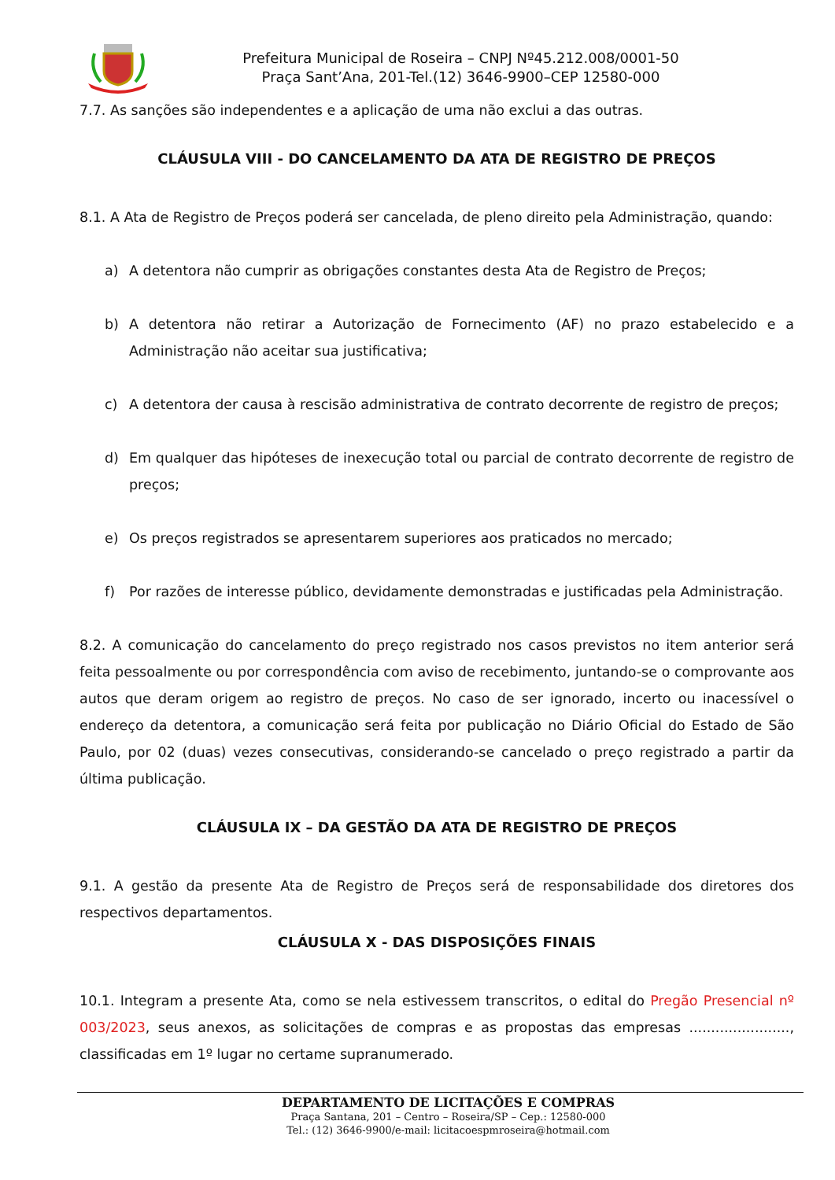Prefeitura Municipal de Roseira – CNPJ Nº45.212.008/0001-50
Praça Sant’Ana, 201-Tel.(12) 3646-9900–CEP 12580-000
7.7. As sanções são independentes e a aplicação de uma não exclui a das outras.
CLÁUSULA VIII - DO CANCELAMENTO DA ATA DE REGISTRO DE PREÇOS
8.1. A Ata de Registro de Preços poderá ser cancelada, de pleno direito pela Administração, quando:
a) A detentora não cumprir as obrigações constantes desta Ata de Registro de Preços;
b) A detentora não retirar a Autorização de Fornecimento (AF) no prazo estabelecido e a Administração não aceitar sua justificativa;
c) A detentora der causa à rescisão administrativa de contrato decorrente de registro de preços;
d) Em qualquer das hipóteses de inexecução total ou parcial de contrato decorrente de registro de preços;
e) Os preços registrados se apresentarem superiores aos praticados no mercado;
f) Por razões de interesse público, devidamente demonstradas e justificadas pela Administração.
8.2. A comunicação do cancelamento do preço registrado nos casos previstos no item anterior será feita pessoalmente ou por correspondência com aviso de recebimento, juntando-se o comprovante aos autos que deram origem ao registro de preços. No caso de ser ignorado, incerto ou inacessível o endereço da detentora, a comunicação será feita por publicação no Diário Oficial do Estado de São Paulo, por 02 (duas) vezes consecutivas, considerando-se cancelado o preço registrado a partir da última publicação.
CLÁUSULA IX – DA GESTÃO DA ATA DE REGISTRO DE PREÇOS
9.1. A gestão da presente Ata de Registro de Preços será de responsabilidade dos diretores dos respectivos departamentos.
CLÁUSULA X - DAS DISPOSIÇÕES FINAIS
10.1. Integram a presente Ata, como se nela estivessem transcritos, o edital do Pregão Presencial nº 003/2023, seus anexos, as solicitações de compras e as propostas das empresas ......................., classificadas em 1º lugar no certame supranumerado.
DEPARTAMENTO DE LICITAÇÕES E COMPRAS
Praça Santana, 201 – Centro – Roseira/SP – Cep.: 12580-000
Tel.: (12) 3646-9900/e-mail: licitacoespmroseira@hotmail.com